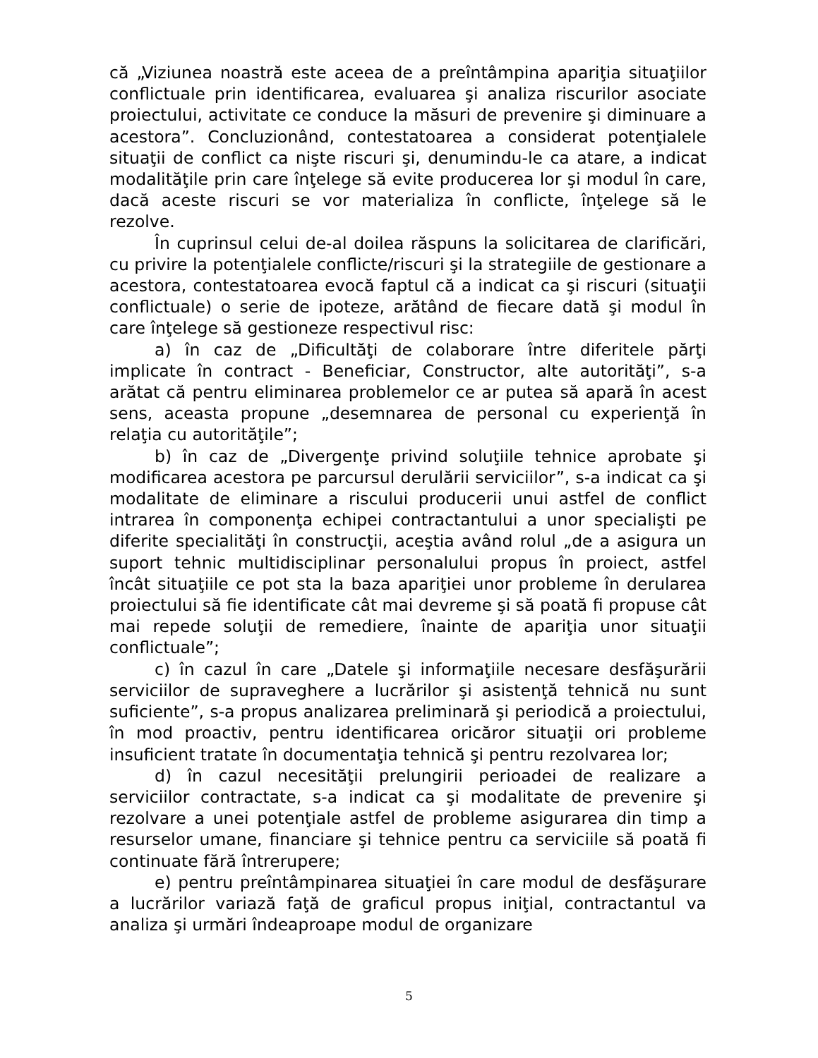că „Viziunea noastră este aceea de a preîntâmpina apariţia situaţiilor conflictuale prin identificarea, evaluarea şi analiza riscurilor asociate proiectului, activitate ce conduce la măsuri de prevenire şi diminuare a acestora”. Concluzionând, contestatoarea a considerat potenţialele situaţii de conflict ca nişte riscuri şi, denumindu-le ca atare, a indicat modalităţile prin care înţelege să evite producerea lor şi modul în care, dacă aceste riscuri se vor materializa în conflicte, înţelege să le rezolve.
În cuprinsul celui de-al doilea răspuns la solicitarea de clarificări, cu privire la potenţialele conflicte/riscuri şi la strategiile de gestionare a acestora, contestatoarea evocă faptul că a indicat ca şi riscuri (situaţii conflictuale) o serie de ipoteze, arătând de fiecare dată şi modul în care înţelege să gestioneze respectivul risc:
a) în caz de „Dificultăţi de colaborare între diferitele părţi implicate în contract - Beneficiar, Constructor, alte autorităţi”, s-a arătat că pentru eliminarea problemelor ce ar putea să apară în acest sens, aceasta propune „desemnarea de personal cu experienţă în relaţia cu autorităţile”;
b) în caz de „Divergenţe privind soluţiile tehnice aprobate şi modificarea acestora pe parcursul derulării serviciilor”, s-a indicat ca şi modalitate de eliminare a riscului producerii unui astfel de conflict intrarea în componenţa echipei contractantului a unor specialişti pe diferite specialităţi în construcţii, aceştia având rolul „de a asigura un suport tehnic multidisciplinar personalului propus în proiect, astfel încât situaţiile ce pot sta la baza apariţiei unor probleme în derularea proiectului să fie identificate cât mai devreme şi să poată fi propuse cât mai repede soluţii de remediere, înainte de apariţia unor situaţii conflictuale”;
c) în cazul în care „Datele şi informaţiile necesare desfăşurării serviciilor de supraveghere a lucrărilor şi asistenţă tehnică nu sunt suficiente”, s-a propus analizarea preliminară şi periodică a proiectului, în mod proactiv, pentru identificarea oricăror situaţii ori probleme insuficient tratate în documentaţia tehnică şi pentru rezolvarea lor;
d) în cazul necesităţii prelungirii perioadei de realizare a serviciilor contractate, s-a indicat ca şi modalitate de prevenire şi rezolvare a unei potenţiale astfel de probleme asigurarea din timp a resurselor umane, financiare şi tehnice pentru ca serviciile să poată fi continuate fără întrerupere;
e) pentru preîntâmpinarea situaţiei în care modul de desfăşurare a lucrărilor variază faţă de graficul propus iniţial, contractantul va analiza şi urmări îndeaproape modul de organizare
5